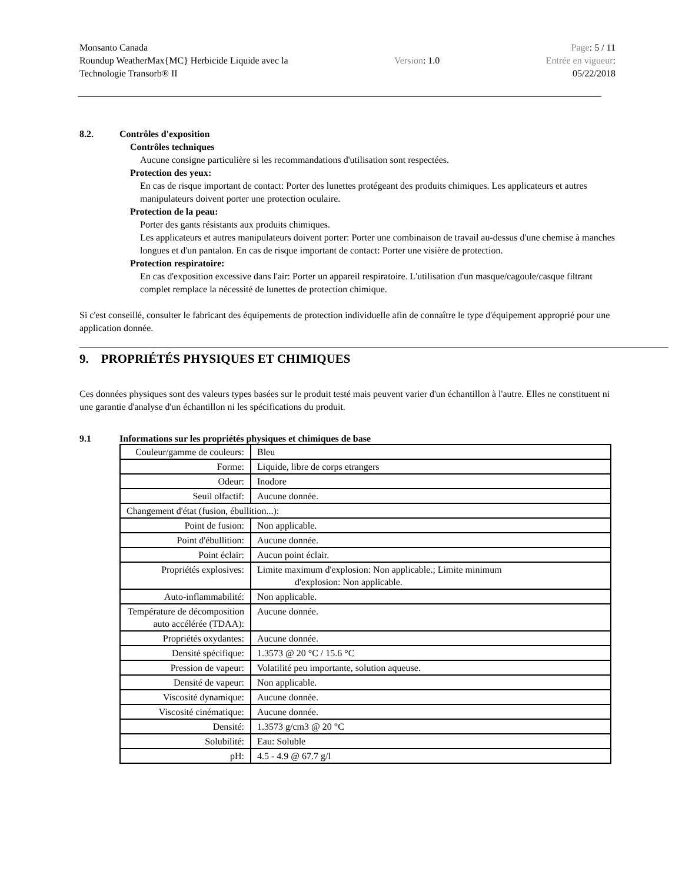Monsanto Canada
Roundup WeatherMax{MC} Herbicide Liquide avec la
Technologie Transorb® II
Version: 1.0
Page: 5 / 11
Entrée en vigueur:
05/22/2018
8.2. Contrôles d'exposition
Contrôles techniques
Aucune consigne particulière si les recommandations d'utilisation sont respectées.
Protection des yeux:
En cas de risque important de contact: Porter des lunettes protégeant des produits chimiques. Les applicateurs et autres manipulateurs doivent porter une protection oculaire.
Protection de la peau:
Porter des gants résistants aux produits chimiques.
Les applicateurs et autres manipulateurs doivent porter: Porter une combinaison de travail au-dessus d'une chemise à manches longues et d'un pantalon. En cas de risque important de contact: Porter une visière de protection.
Protection respiratoire:
En cas d'exposition excessive dans l'air: Porter un appareil respiratoire. L'utilisation d'un masque/cagoule/casque filtrant complet remplace la nécessité de lunettes de protection chimique.
Si c'est conseillé, consulter le fabricant des équipements de protection individuelle afin de connaître le type d'équipement approprié pour une application donnée.
9. PROPRIÉTÉS PHYSIQUES ET CHIMIQUES
Ces données physiques sont des valeurs types basées sur le produit testé mais peuvent varier d'un échantillon à l'autre. Elles ne constituent ni une garantie d'analyse d'un échantillon ni les spécifications du produit.
9.1 Informations sur les propriétés physiques et chimiques de base
| Couleur/gamme de couleurs: | Bleu |
| Forme: | Liquide, libre de corps etrangers |
| Odeur: | Inodore |
| Seuil olfactif: | Aucune donnée. |
| Changement d'état (fusion, ébullition...): | |
| Point de fusion: | Non applicable. |
| Point d'ébullition: | Aucune donnée. |
| Point éclair: | Aucun point éclair. |
| Propriétés explosives: | Limite maximum d'explosion: Non applicable.; Limite minimum d'explosion: Non applicable. |
| Auto-inflammabilité: | Non applicable. |
| Température de décomposition auto accélérée (TDAA): | Aucune donnée. |
| Propriétés oxydantes: | Aucune donnée. |
| Densité spécifique: | 1.3573 @ 20 °C / 15.6 °C |
| Pression de vapeur: | Volatilité peu importante, solution aqueuse. |
| Densité de vapeur: | Non applicable. |
| Viscosité dynamique: | Aucune donnée. |
| Viscosité cinématique: | Aucune donnée. |
| Densité: | 1.3573 g/cm3 @ 20 °C |
| Solubilité: | Eau: Soluble |
| pH: | 4.5 - 4.9 @ 67.7 g/l |